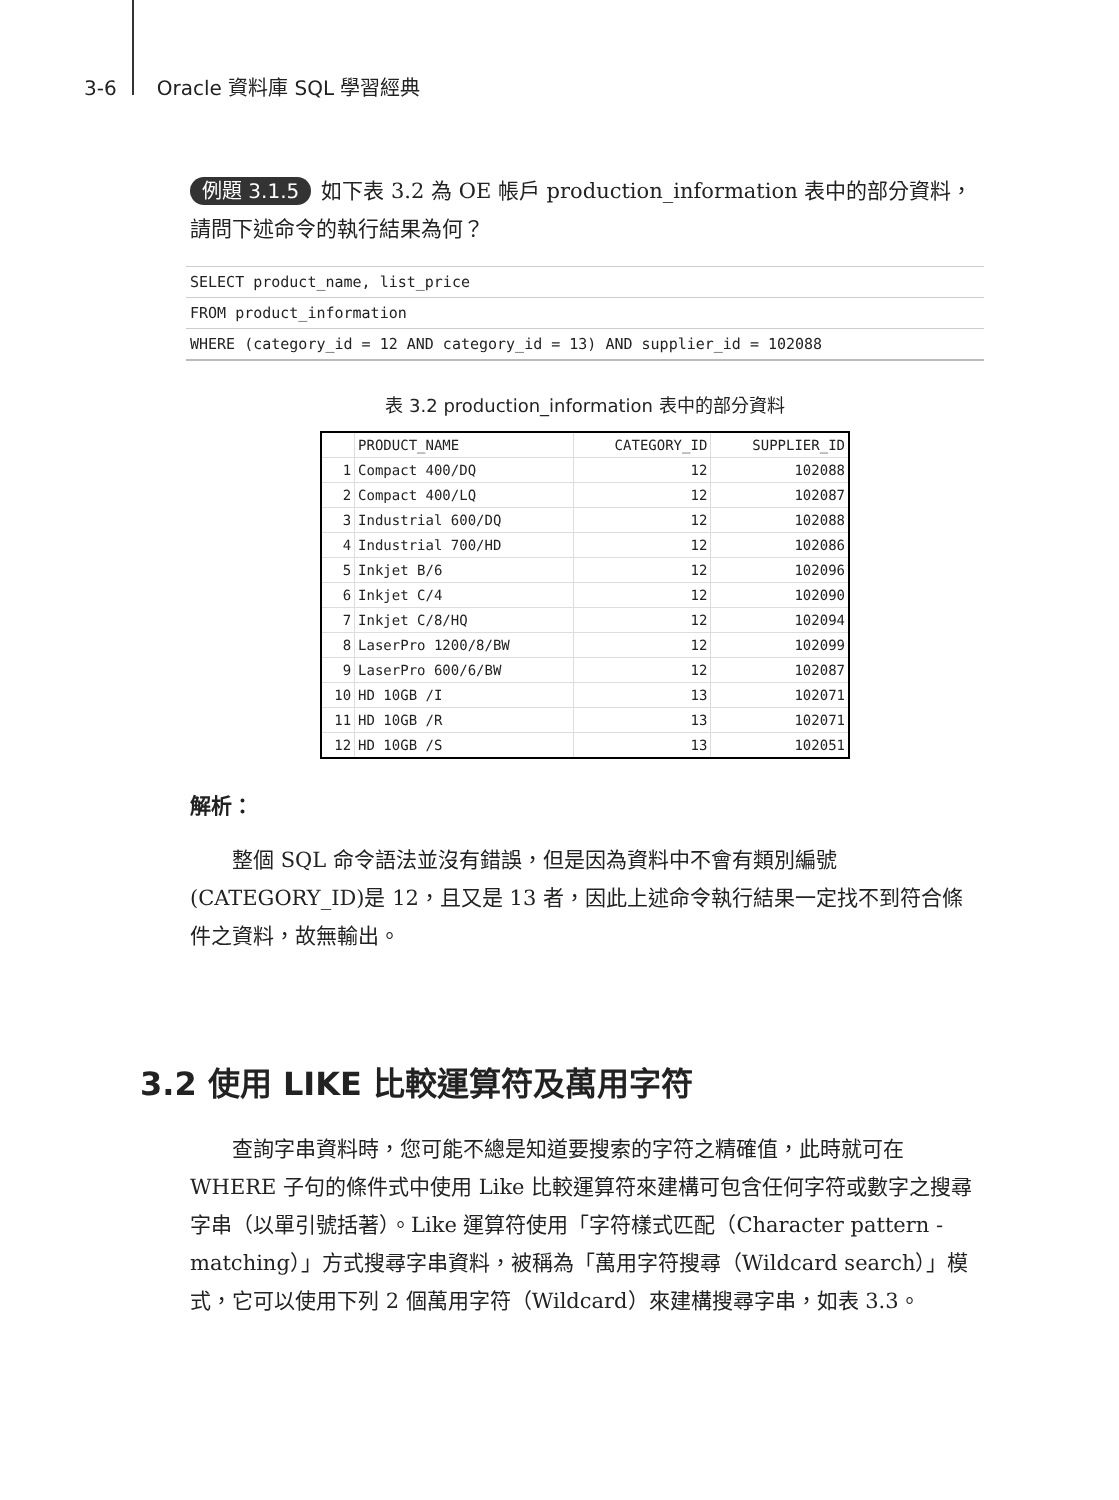3-6 Oracle 資料庫 SQL 學習經典
例題 3.1.5 如下表 3.2 為 OE 帳戶 production_information 表中的部分資料，請問下述命令的執行結果為何？
SELECT product_name, list_price
FROM product_information
WHERE (category_id = 12 AND category_id = 13) AND supplier_id = 102088
表 3.2 production_information 表中的部分資料
| | PRODUCT_NAME | CATEGORY_ID | SUPPLIER_ID |
| --- | --- | --- | --- |
| 1 | Compact 400/DQ | 12 | 102088 |
| 2 | Compact 400/LQ | 12 | 102087 |
| 3 | Industrial 600/DQ | 12 | 102088 |
| 4 | Industrial 700/HD | 12 | 102086 |
| 5 | Inkjet B/6 | 12 | 102096 |
| 6 | Inkjet C/4 | 12 | 102090 |
| 7 | Inkjet C/8/HQ | 12 | 102094 |
| 8 | LaserPro 1200/8/BW | 12 | 102099 |
| 9 | LaserPro 600/6/BW | 12 | 102087 |
| 10 | HD 10GB /I | 13 | 102071 |
| 11 | HD 10GB /R | 13 | 102071 |
| 12 | HD 10GB /S | 13 | 102051 |
解析：
整個 SQL 命令語法並沒有錯誤，但是因為資料中不會有類別編號(CATEGORY_ID)是 12，且又是 13 者，因此上述命令執行結果一定找不到符合條件之資料，故無輸出。
3.2 使用 LIKE 比較運算符及萬用字符
查詢字串資料時，您可能不總是知道要搜索的字符之精確值，此時就可在 WHERE 子句的條件式中使用 Like 比較運算符來建構可包含任何字符或數字之搜尋字串（以單引號括著）。Like 運算符使用「字符樣式匹配（Character pattern -matching）」方式搜尋字串資料，被稱為「萬用字符搜尋（Wildcard search）」模式，它可以使用下列 2 個萬用字符（Wildcard）來建構搜尋字串，如表 3.3。